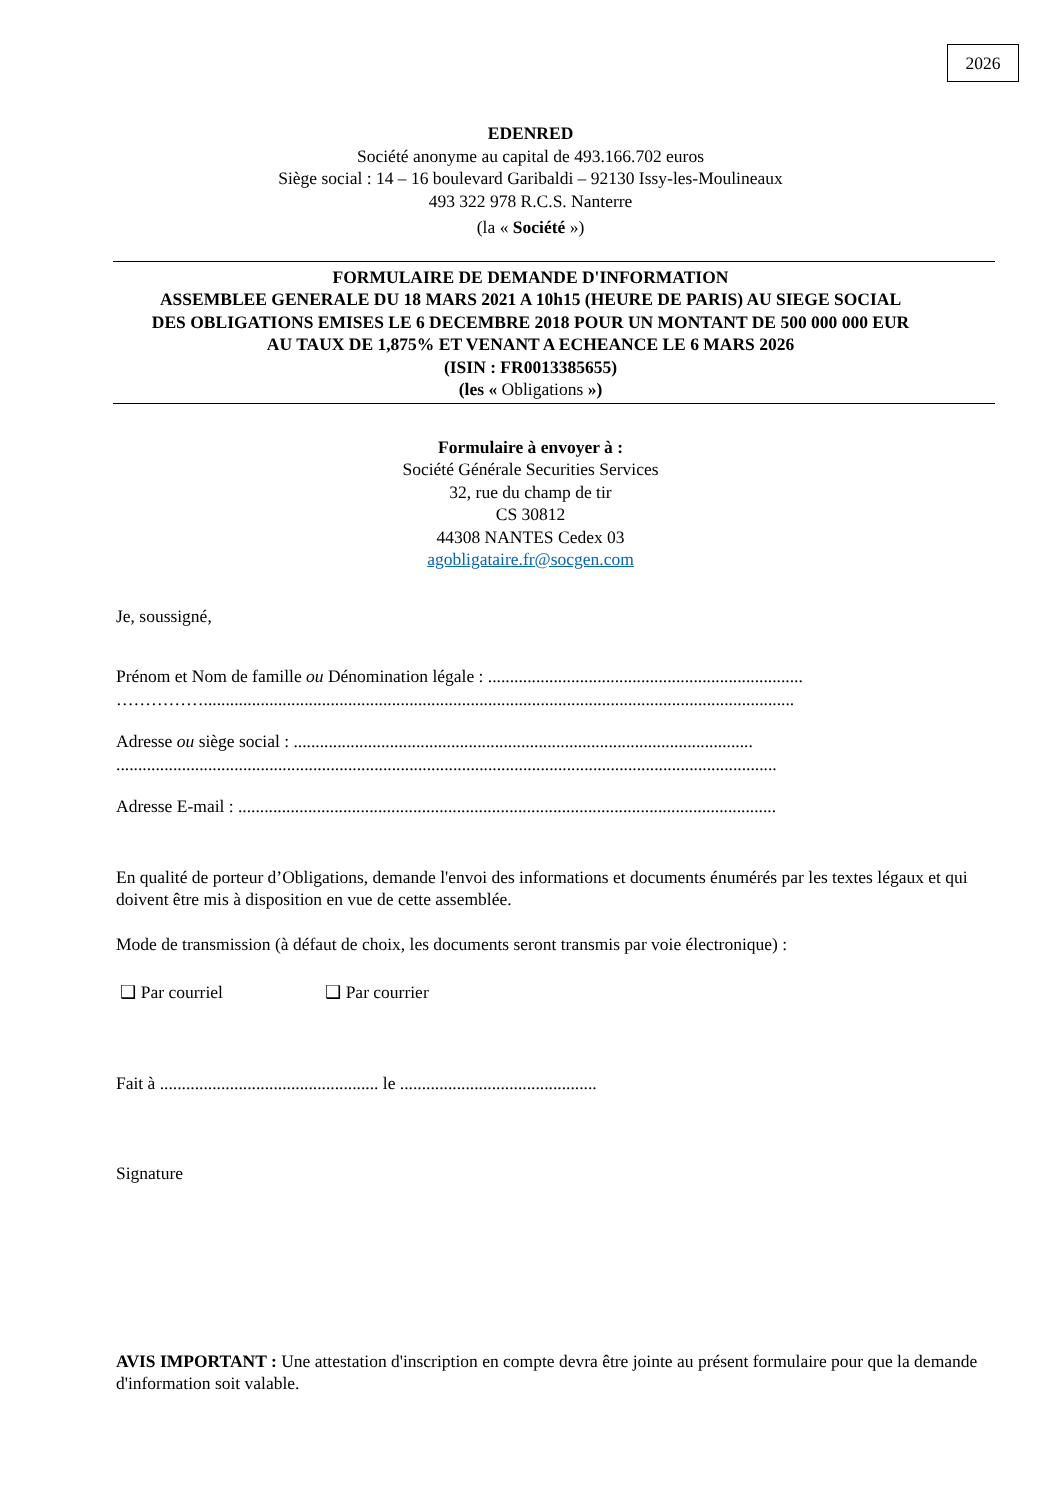2026
EDENRED
Société anonyme au capital de 493.166.702 euros
Siège social : 14 – 16 boulevard Garibaldi – 92130 Issy-les-Moulineaux
493 322 978 R.C.S. Nanterre
(la « Société »)
FORMULAIRE DE DEMANDE D'INFORMATION
ASSEMBLEE GENERALE DU 18 MARS 2021 A 10h15 (HEURE DE PARIS) AU SIEGE SOCIAL
DES OBLIGATIONS EMISES LE 6 DECEMBRE 2018 POUR UN MONTANT DE 500 000 000 EUR
AU TAUX DE 1,875% ET VENANT A ECHEANCE LE 6 MARS 2026
(ISIN : FR0013385655)
(les « Obligations »)
Formulaire à envoyer à :
Société Générale Securities Services
32, rue du champ de tir
CS 30812
44308 NANTES Cedex 03
agobligataire.fr@socgen.com
Je, soussigné,
Prénom et Nom de famille ou Dénomination légale : ........................................................................
…………….......................................................................................................................................
Adresse ou siège social : .........................................................................................................
.......................................................................................................................................................
Adresse E-mail : ...........................................................................................................................
En qualité de porteur d’Obligations, demande l'envoi des informations et documents énumérés par les textes légaux et qui doivent être mis à disposition en vue de cette assemblée.
Mode de transmission (à défaut de choix, les documents seront transmis par voie électronique) :
❑ Par courriel ❑ Par courrier
Fait à .................................................. le .............................................
Signature
AVIS IMPORTANT : Une attestation d'inscription en compte devra être jointe au présent formulaire pour que la demande d'information soit valable.